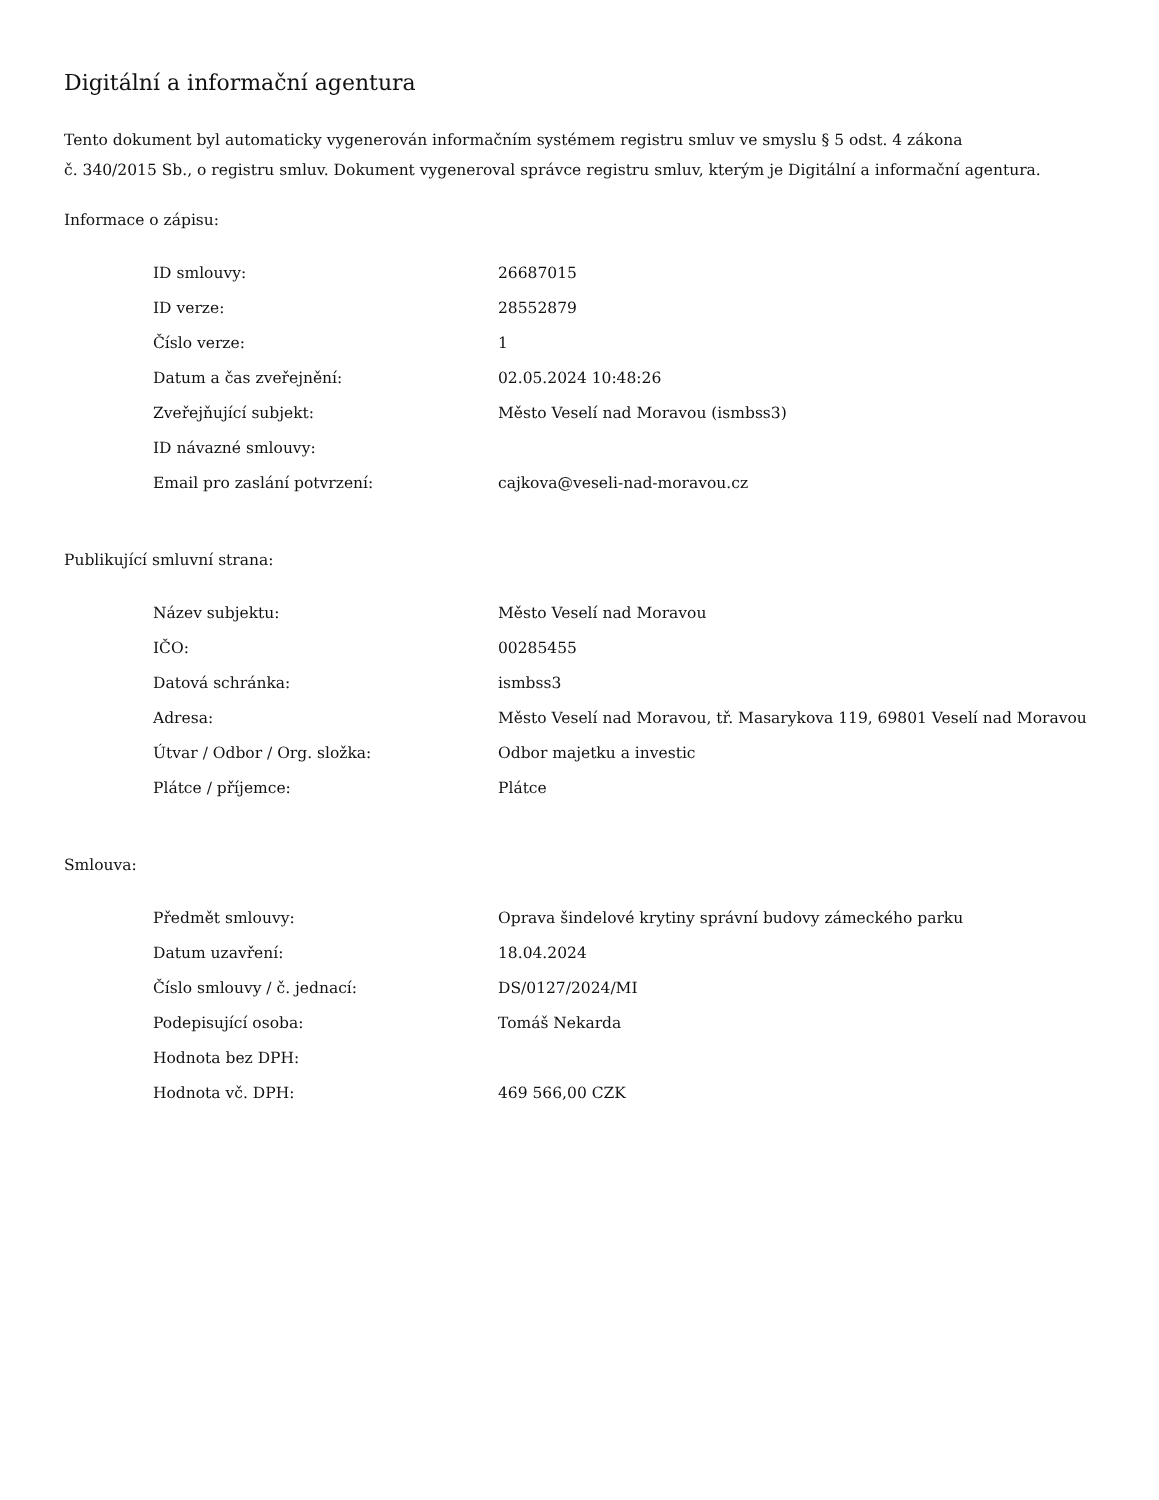Digitální a informační agentura
Tento dokument byl automaticky vygenerován informačním systémem registru smluv ve smyslu § 5 odst. 4 zákona
č. 340/2015 Sb., o registru smluv. Dokument vygeneroval správce registru smluv, kterým je Digitální a informační agentura.
Informace o zápisu:
| ID smlouvy: | 26687015 |
| ID verze: | 28552879 |
| Číslo verze: | 1 |
| Datum a čas zveřejnění: | 02.05.2024 10:48:26 |
| Zveřejňující subjekt: | Město Veselí nad Moravou (ismbss3) |
| ID návazné smlouvy: | |
| Email pro zaslání potvrzení: | cajkova@veseli-nad-moravou.cz |
Publikující smluvní strana:
| Název subjektu: | Město Veselí nad Moravou |
| IČO: | 00285455 |
| Datová schránka: | ismbss3 |
| Adresa: | Město Veselí nad Moravou, tř. Masarykova 119, 69801 Veselí nad Moravou |
| Útvar / Odbor / Org. složka: | Odbor majetku a investic |
| Plátce / příjemce: | Plátce |
Smlouva:
| Předmět smlouvy: | Oprava šindelové krytiny správní budovy zámeckého parku |
| Datum uzavření: | 18.04.2024 |
| Číslo smlouvy / č. jednací: | DS/0127/2024/MI |
| Podepisující osoba: | Tomáš Nekarda |
| Hodnota bez DPH: | |
| Hodnota vč. DPH: | 469 566,00 CZK |